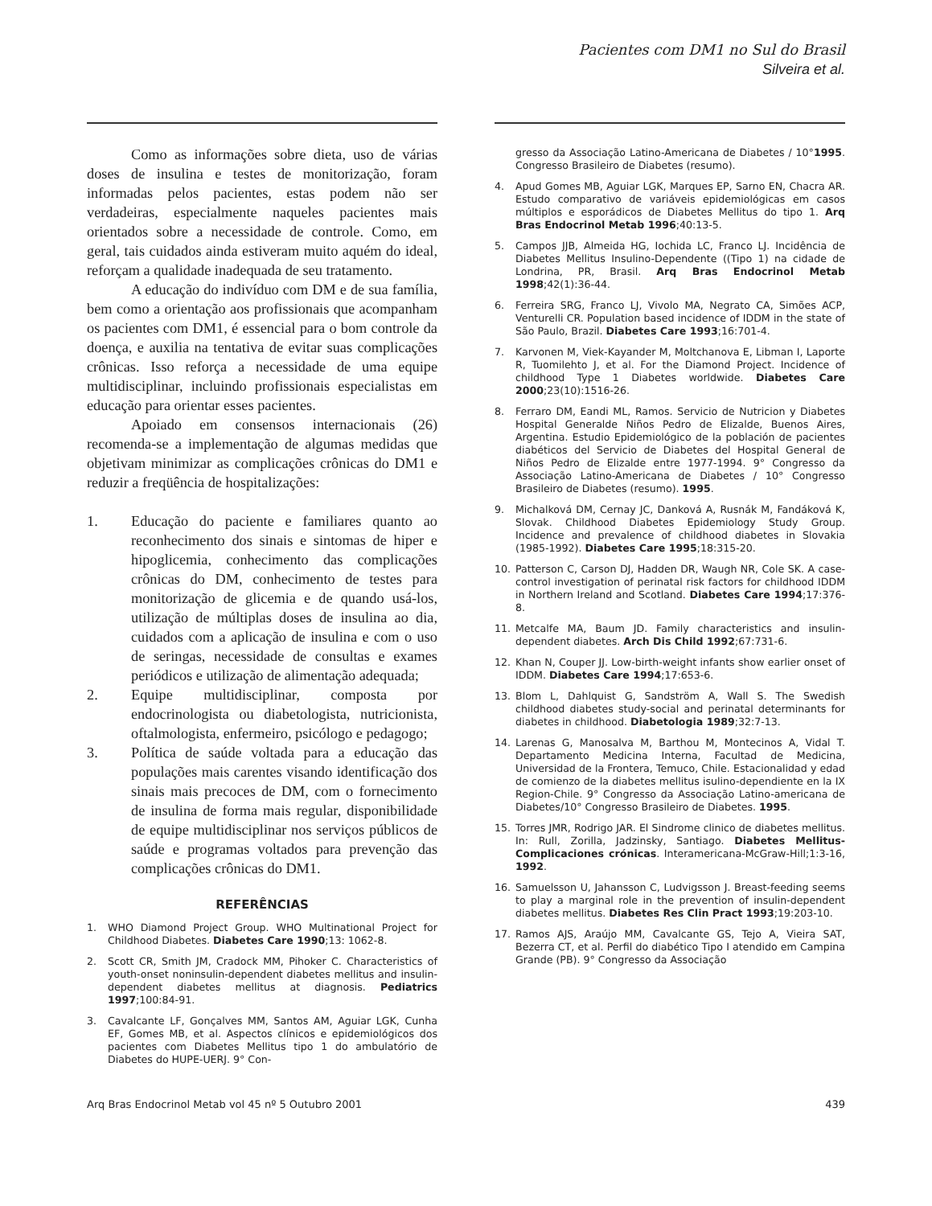Pacientes com DM1 no Sul do Brasil
Silveira et al.
Como as informações sobre dieta, uso de várias doses de insulina e testes de monitorização, foram informadas pelos pacientes, estas podem não ser verdadeiras, especialmente naqueles pacientes mais orientados sobre a necessidade de controle. Como, em geral, tais cuidados ainda estiveram muito aquém do ideal, reforçam a qualidade inadequada de seu tratamento.
A educação do indivíduo com DM e de sua família, bem como a orientação aos profissionais que acompanham os pacientes com DM1, é essencial para o bom controle da doença, e auxilia na tentativa de evitar suas complicações crônicas. Isso reforça a necessidade de uma equipe multidisciplinar, incluindo profissionais especialistas em educação para orientar esses pacientes.
Apoiado em consensos internacionais (26) recomenda-se a implementação de algumas medidas que objetivam minimizar as complicações crônicas do DM1 e reduzir a freqüência de hospitalizações:
1. Educação do paciente e familiares quanto ao reconhecimento dos sinais e sintomas de hiper e hipoglicemia, conhecimento das complicações crônicas do DM, conhecimento de testes para monitorização de glicemia e de quando usá-los, utilização de múltiplas doses de insulina ao dia, cuidados com a aplicação de insulina e com o uso de seringas, necessidade de consultas e exames periódicos e utilização de alimentação adequada;
2. Equipe multidisciplinar, composta por endocrinologista ou diabetologista, nutricionista, oftalmologista, enfermeiro, psicólogo e pedagogo;
3. Política de saúde voltada para a educação das populações mais carentes visando identificação dos sinais mais precoces de DM, com o fornecimento de insulina de forma mais regular, disponibilidade de equipe multidisciplinar nos serviços públicos de saúde e programas voltados para prevenção das complicações crônicas do DM1.
REFERÊNCIAS
1. WHO Diamond Project Group. WHO Multinational Project for Childhood Diabetes. Diabetes Care 1990;13: 1062-8.
2. Scott CR, Smith JM, Cradock MM, Pihoker C. Characteristics of youth-onset noninsulin-dependent diabetes mellitus and insulin-dependent diabetes mellitus at diagnosis. Pediatrics 1997;100:84-91.
3. Cavalcante LF, Gonçalves MM, Santos AM, Aguiar LGK, Cunha EF, Gomes MB, et al. Aspectos clínicos e epidemiológicos dos pacientes com Diabetes Mellitus tipo 1 do ambulatório de Diabetes do HUPE-UERJ. 9° Con-
gresso da Associação Latino-Americana de Diabetes / 10° Congresso Brasileiro de Diabetes (resumo). 1995.
4. Apud Gomes MB, Aguiar LGK, Marques EP, Sarno EN, Chacra AR. Estudo comparativo de variáveis epidemiológicas em casos múltiplos e esporádicos de Diabetes Mellitus do tipo 1. Arq Bras Endocrinol Metab 1996;40:13-5.
5. Campos JJB, Almeida HG, Iochida LC, Franco LJ. Incidência de Diabetes Mellitus Insulino-Dependente ((Tipo 1) na cidade de Londrina, PR, Brasil. Arq Bras Endocrinol Metab 1998;42(1):36-44.
6. Ferreira SRG, Franco LJ, Vivolo MA, Negrato CA, Simões ACP, Venturelli CR. Population based incidence of IDDM in the state of São Paulo, Brazil. Diabetes Care 1993;16:701-4.
7. Karvonen M, Viek-Kayander M, Moltchanova E, Libman I, Laporte R, Tuomilehto J, et al. For the Diamond Project. Incidence of childhood Type 1 Diabetes worldwide. Diabetes Care 2000;23(10):1516-26.
8. Ferraro DM, Eandi ML, Ramos. Servicio de Nutricion y Diabetes Hospital Generalde Niños Pedro de Elizalde, Buenos Aires, Argentina. Estudio Epidemiológico de la población de pacientes diabéticos del Servicio de Diabetes del Hospital General de Niños Pedro de Elizalde entre 1977-1994. 9° Congresso da Associação Latino-Americana de Diabetes / 10° Congresso Brasileiro de Diabetes (resumo). 1995.
9. Michalková DM, Cernay JC, Danková A, Rusnák M, Fandáková K, Slovak. Childhood Diabetes Epidemiology Study Group. Incidence and prevalence of childhood diabetes in Slovakia (1985-1992). Diabetes Care 1995;18:315-20.
10. Patterson C, Carson DJ, Hadden DR, Waugh NR, Cole SK. A case-control investigation of perinatal risk factors for childhood IDDM in Northern Ireland and Scotland. Diabetes Care 1994;17:376-8.
11. Metcalfe MA, Baum JD. Family characteristics and insulin-dependent diabetes. Arch Dis Child 1992;67:731-6.
12. Khan N, Couper JJ. Low-birth-weight infants show earlier onset of IDDM. Diabetes Care 1994;17:653-6.
13. Blom L, Dahlquist G, Sandström A, Wall S. The Swedish childhood diabetes study-social and perinatal determinants for diabetes in childhood. Diabetologia 1989;32:7-13.
14. Larenas G, Manosalva M, Barthou M, Montecinos A, Vidal T. Departamento Medicina Interna, Facultad de Medicina, Universidad de la Frontera, Temuco, Chile. Estacionalidad y edad de comienzo de la diabetes mellitus isulino-dependiente en la IX Region-Chile. 9° Congresso da Associação Latino-americana de Diabetes/10° Congresso Brasileiro de Diabetes. 1995.
15. Torres JMR, Rodrigo JAR. El Sindrome clinico de diabetes mellitus. In: Rull, Zorilla, Jadzinsky, Santiago. Diabetes Mellitus-Complicaciones crónicas. Interamericana-McGraw-Hill;1:3-16, 1992.
16. Samuelsson U, Jahansson C, Ludvigsson J. Breast-feeding seems to play a marginal role in the prevention of insulin-dependent diabetes mellitus. Diabetes Res Clin Pract 1993;19:203-10.
17. Ramos AJS, Araújo MM, Cavalcante GS, Tejo A, Vieira SAT, Bezerra CT, et al. Perfil do diabético Tipo I atendido em Campina Grande (PB). 9° Congresso da Associação
Arq Bras Endocrinol Metab vol 45 nº 5 Outubro 2001 439